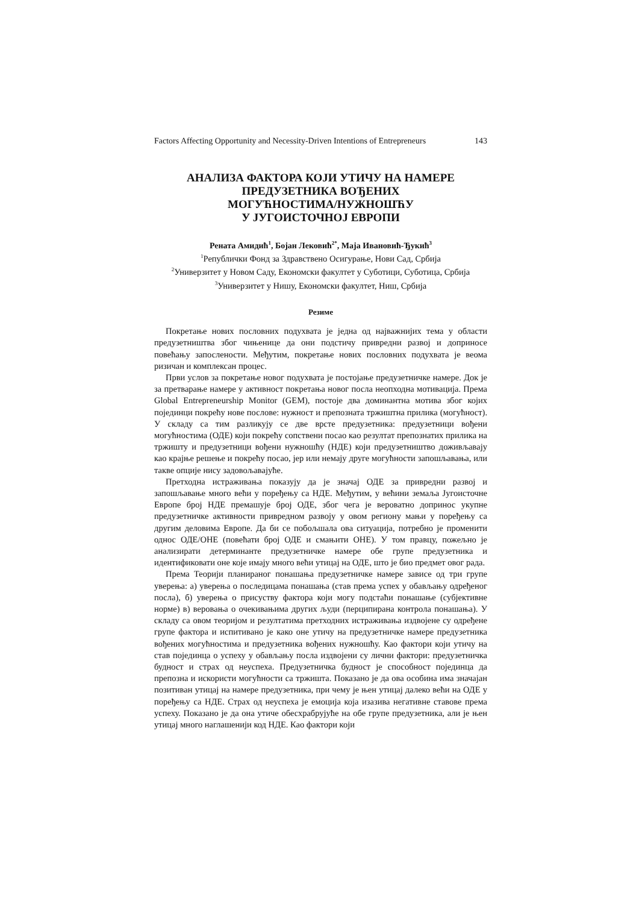Factors Affecting Opportunity and Necessity-Driven Intentions of Entrepreneurs 143
АНАЛИЗА ФАКТОРА КОЈИ УТИЧУ НА НАМЕРЕ
ПРЕДУЗЕТНИКА ВОЂЕНИХ
МОГУЋНОСТИМА/НУЖНОШЋУ
У ЈУГОИСТОЧНОЈ ЕВРОПИ
Рената Амидић<sup>1</sup>, Бојан Лековић<sup>2*</sup>, Маја Ивановић-Ђукић<sup>3</sup>
<sup>1</sup> Републички Фонд за Здравствено Осигурање, Нови Сад, Србија
<sup>2</sup> Универзитет у Новом Саду, Економски факултет у Суботици, Суботица, Србија
<sup>3</sup> Универзитет у Нишу, Економски факултет, Ниш, Србија
Резиме
Покретање нових пословних подухвата је једна од најважнијих тема у области предузетништва због чињенице да они подстичу привредни развој и доприносе повећању запослености. Међутим, покретање нових пословних подухвата је веома ризичан и комплексан процес.
Први услов за покретање новог подухвата је постојање предузетничке намере. Док је за претварање намере у активност покретања новог посла неопходна мотивација. Према Global Entrepreneurship Monitor (GEM), постоје два доминантна мотива због којих појединци покрећу нове послове: нужност и препозната тржиштна прилика (могућност). У складу са тим разликују се две врсте предузетника: предузетници вођени могућностима (ОДЕ) који покрећу сопствени посао као резултат препознатих прилика на тржишту и предузетници вођени нужношћу (НДЕ) који предузетништво доживљавају као крајње решење и покрећу посао, јер или немају друге могућности запошљавања, или такве опције нису задовољавајуће.
Претходна истраживања показују да је значај ОДЕ за привредни развој и запошљавање много већи у поређењу са НДЕ. Међутим, у већини земаља Југоисточне Европе број НДЕ премашује број ОДЕ, због чега је вероватно допринос укупне предузетничке активности привредном развоју у овом региону мањи у поређењу са другим деловима Европе. Да би се побољшала ова ситуација, потребно је променити однос ОДЕ/ОНЕ (повећати број ОДЕ и смањити ОНЕ). У том правцу, пожељно је анализирати детерминанте предузетничке намере обе групе предузетника и идентификовати оне које имају много већи утицај на ОДЕ, што је био предмет овог рада.
Према Теорији планираног понашања предузетничке намере зависе од три групе уверења: а) уверења о последицама понашања (став према успех у обављању одређеног посла), б) уверења о присуству фактора који могу подстаћи понашање (субјективне норме) в) веровања о очекивањима других људи (перципирана контрола понашања). У складу са овом теоријом и резултатима претходних истраживања издвојене су одређене групе фактора и испитивано је како оне утичу на предузетничке намере предузетника вођених могућностима и предузетника вођених нужношћу. Као фактори који утичу на став појединца о успеху у обављању посла издвојени су лични фактори: предузетничка будност и страх од неуспеха. Предузетничка будност је способност појединца да препозна и искористи могућности са тржишта. Показано је да ова особина има значајан позитиван утицај на намере предузетника, при чему је њен утицај далеко већи на ОДЕ у поређењу са НДЕ. Страх од неуспеха је емоција која изазива негативне ставове према успеху. Показано је да она утиче обесхрабрујуће на обе групе предузетника, али је њен утицај много наглашенији код НДЕ. Као фактори који